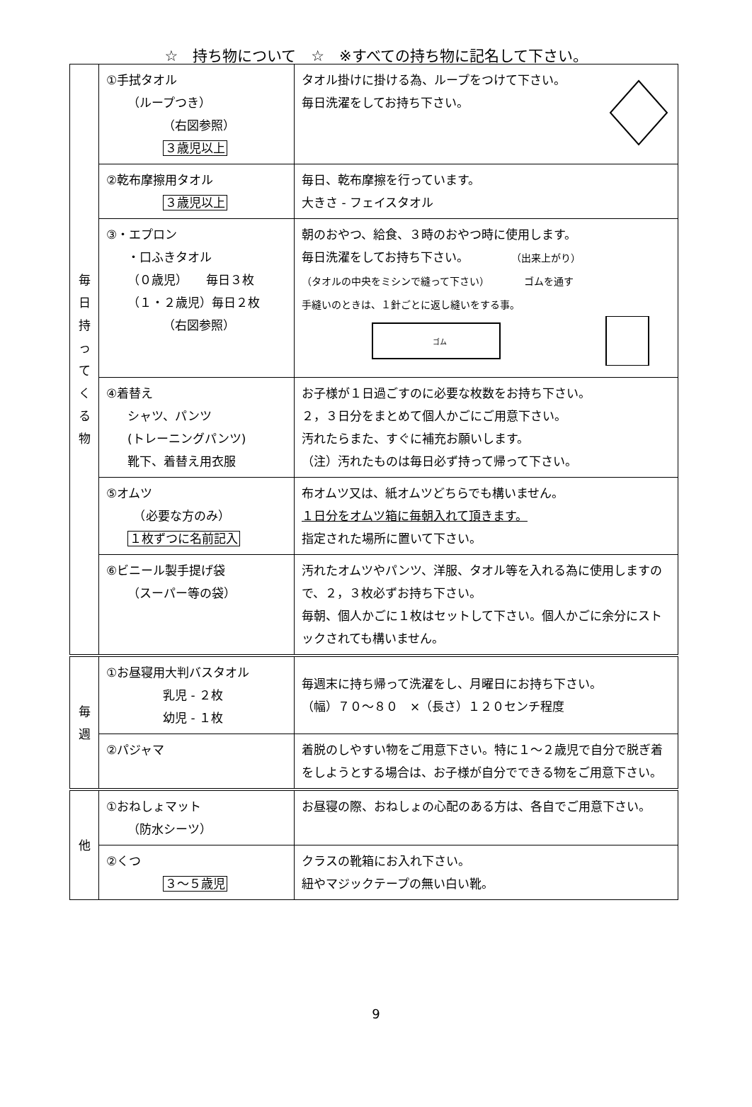☆　持ち物について　☆　※すべての持ち物に記名して下さい。
| 毎 日 持 っ て く る 物 | ①手拭タオル （ループつき） （右図参照） ３歳児以上 | タオル掛けに掛ける為、ループをつけて下さい。 毎日洗濯をしてお持ち下さい。 |
| | ②乾布摩擦用タオル ３歳児以上 | 毎日、乾布摩擦を行っています。 大きさ - フェイスタオル |
| | ③・エプロン ・口ふきタオル （０歳児） 毎日３枚 （１・２歳児）毎日２枚 （右図参照） | 朝のおやつ、給食、３時のおやつ時に使用します。 毎日洗濯をしてお持ち下さい。 （出来上がり） （タオルの中央をミシンで縫って下さい） ゴムを通す 手縫いのときは、１針ごとに返し縫いをする事。 ゴム |
| | ④着替え シャツ、パンツ (トレーニングパンツ) 靴下、着替え用衣服 | お子様が１日過ごすのに必要な枚数をお持ち下さい。 ２，３日分をまとめて個人かごにご用意下さい。 汚れたらまた、すぐに補充お願いします。 （注）汚れたものは毎日必ず持って帰って下さい。 |
| | ⑤オムツ （必要な方のみ） １枚ずつに名前記入 | 布オムツ又は、紙オムツどちらでも構いません。 １日分をオムツ箱に毎朝入れて頂きます。 指定された場所に置いて下さい。 |
| | ⑥ビニール製手提げ袋 （スーパー等の袋） | 汚れたオムツやパンツ、洋服、タオル等を入れる為に使用しますので、２，３枚必ずお持ち下さい。 毎朝、個人かごに１枚はセットして下さい。個人かごに余分にストックされても構いません。 |
| 毎 週 | ①お昼寝用大判バスタオル 乳児 - ２枚 幼児 - １枚 | 毎週末に持ち帰って洗濯をし、月曜日にお持ち下さい。 （幅）７０～８０ ×（長さ）１２０センチ程度 |
| | ②パジャマ | 着脱のしやすい物をご用意下さい。特に１～２歳児で自分で脱ぎ着をしようとする場合は、お子様が自分でできる物をご用意下さい。 |
| 他 | ①おねしょマット （防水シーツ） | お昼寝の際、おねしょの心配のある方は、各自でご用意下さい。 |
| | ②くつ ３～５歳児 | クラスの靴箱にお入れ下さい。 紐やマジックテープの無い白い靴。 |
9